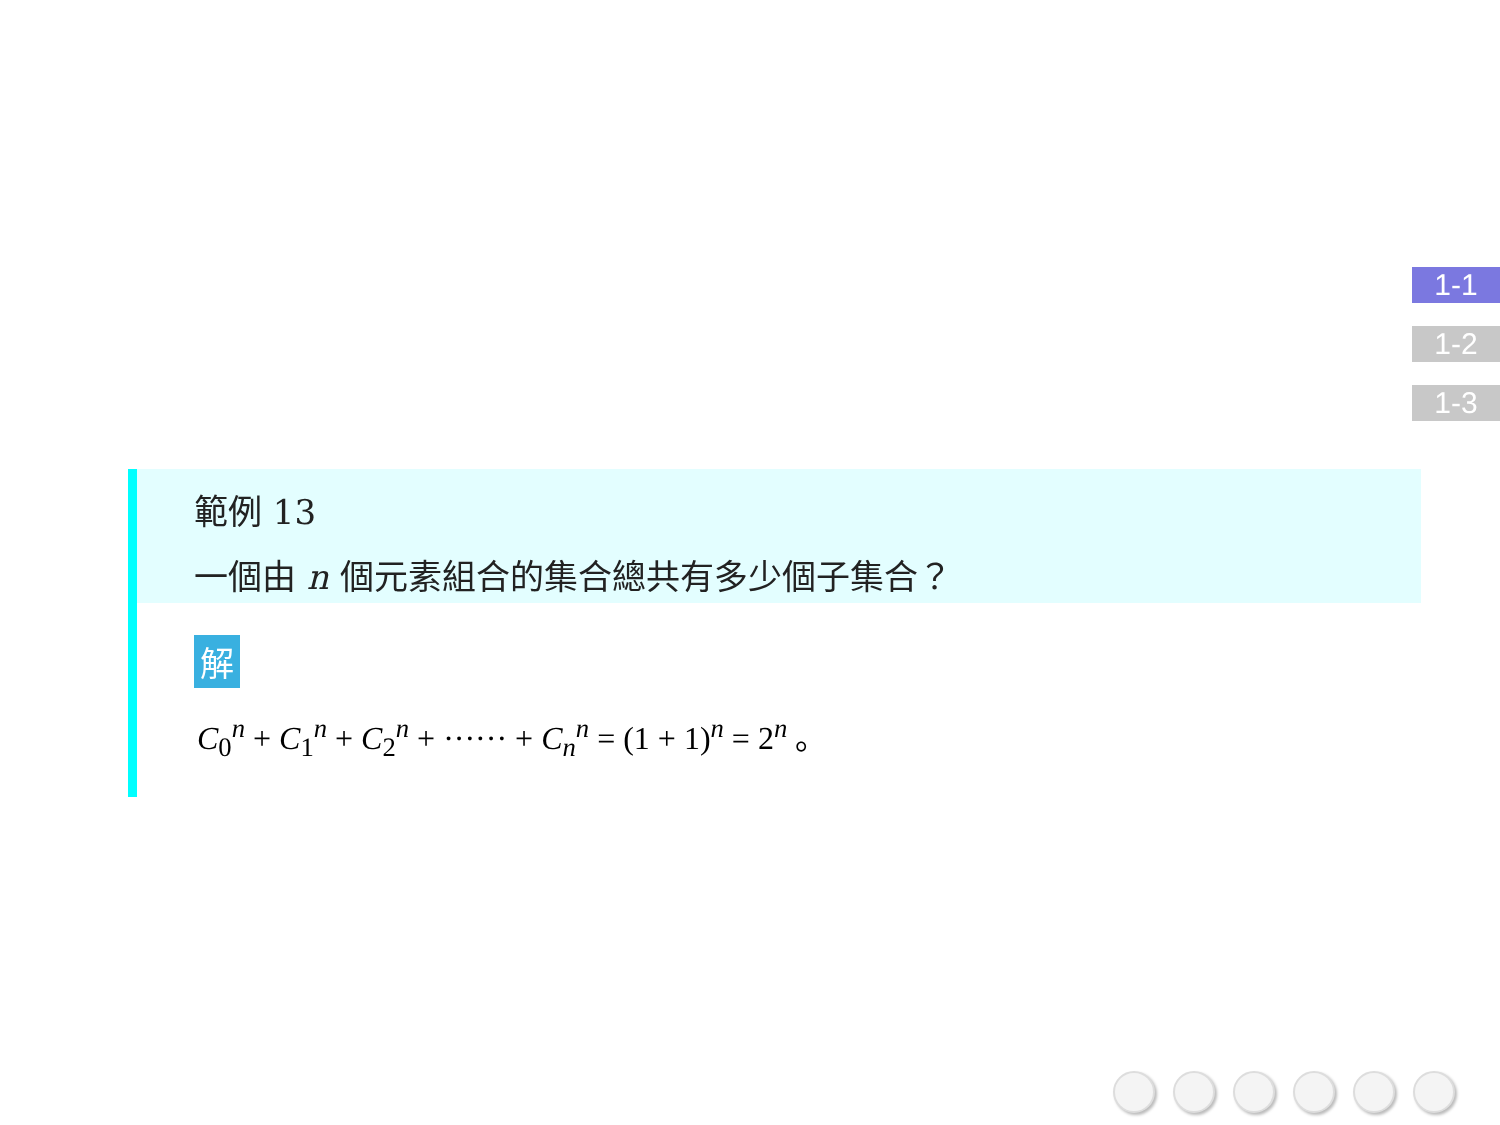1-1
1-2
1-3
範例 13
一個由 n 個元素組合的集合總共有多少個子集合？
解
C<sub>0</sub><sup>n</sup> + C<sub>1</sub><sup>n</sup> + C<sub>2</sub><sup>n</sup> + ······ + C<sub>n</sub><sup>n</sup> = (1 + 1)<sup>n</sup> = 2<sup>n</sup> 。